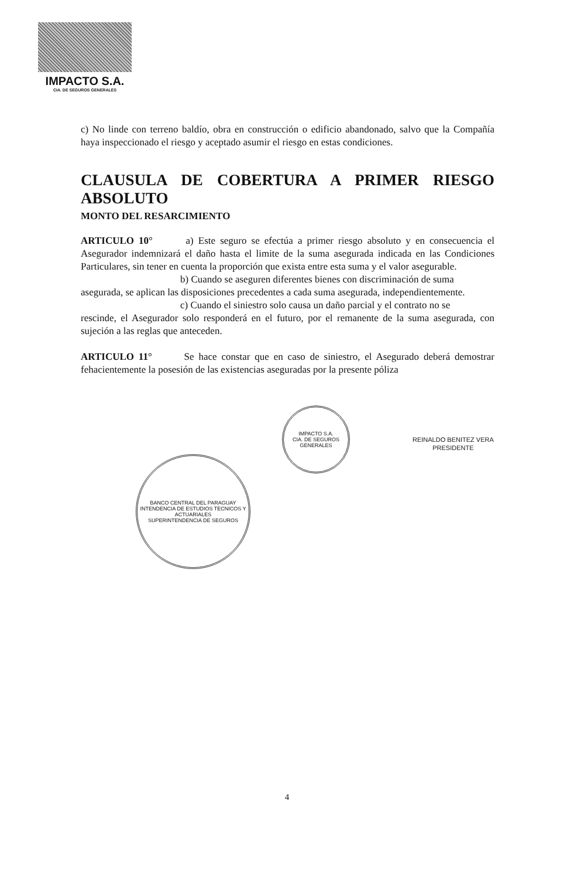IMPACTO S.A.
CIA. DE SEGUROS GENERALES
c) No linde con terreno baldío, obra en construcción o edificio abandonado, salvo que la Compañía haya inspeccionado el riesgo y aceptado asumir el riesgo en estas condiciones.
CLAUSULA DE COBERTURA A PRIMER RIESGO ABSOLUTO
MONTO DEL RESARCIMIENTO
ARTICULO 10° a) Este seguro se efectúa a primer riesgo absoluto y en consecuencia el Asegurador indemnizará el daño hasta el limite de la suma asegurada indicada en las Condiciones Particulares, sin tener en cuenta la proporción que exista entre esta suma y el valor asegurable.
b) Cuando se aseguren diferentes bienes con discriminación de suma
asegurada, se aplican las disposiciones precedentes a cada suma asegurada, independientemente.
c) Cuando el siniestro solo causa un daño parcial y el contrato no se
rescinde, el Asegurador solo responderá en el futuro, por el remanente de la suma asegurada, con sujeción a las reglas que anteceden.
ARTICULO 11° Se hace constar que en caso de siniestro, el Asegurado deberá demostrar fehacientemente la posesión de las existencias aseguradas por la presente póliza
IMPACTO S.A.
CIA. DE SEGUROS GENERALES
REINALDO BENITEZ VERA
PRESIDENTE
BANCO CENTRAL DEL PARAGUAY
INTENDENCIA DE ESTUDIOS TECNICOS Y ACTUARIALES
SUPERINTENDENCIA DE SEGUROS
4